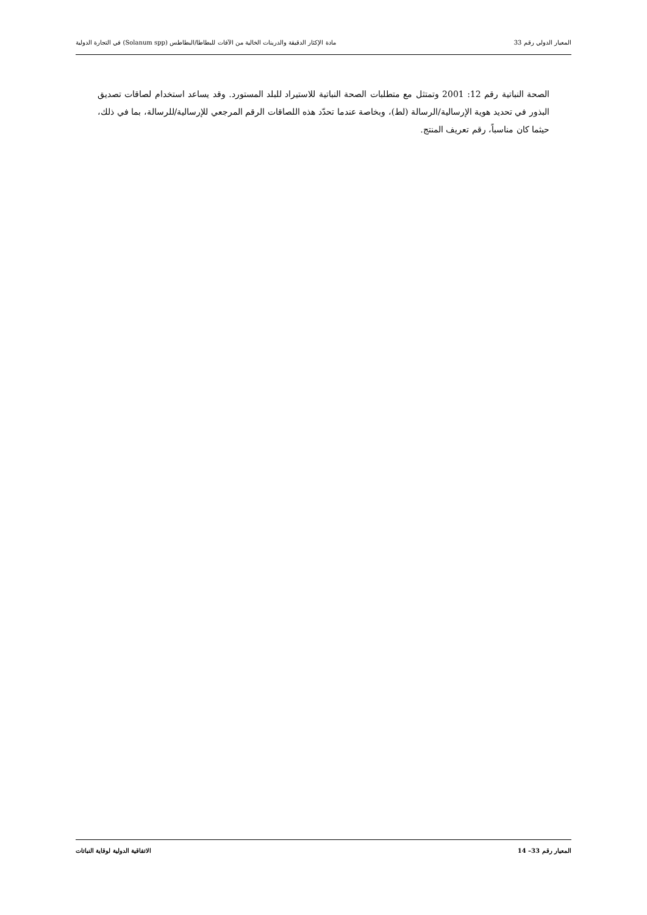المعيار الدولي رقم 33 مادة الإكثار الدقيقة والدرينات الخالية من الآفات للبطاطا/البطاطس (Solanum spp) في التجارة الدولية
الصحة النباتية رقم 12: 2001 وتمتثل مع متطلبات الصحة النباتية للاستيراد للبلد المستورد. وقد يساعد استخدام لصاقات تصديق البذور في تحديد هوية الإرسالية/الرسالة (لط)، وبخاصة عندما تحدّد هذه اللصاقات الرقم المرجعي للإرسالية/للرسالة، بما في ذلك، حيثما كان مناسباً، رقم تعريف المنتج.
المعيار رقم 33– 14 الاتفاقية الدولية لوقاية النباتات